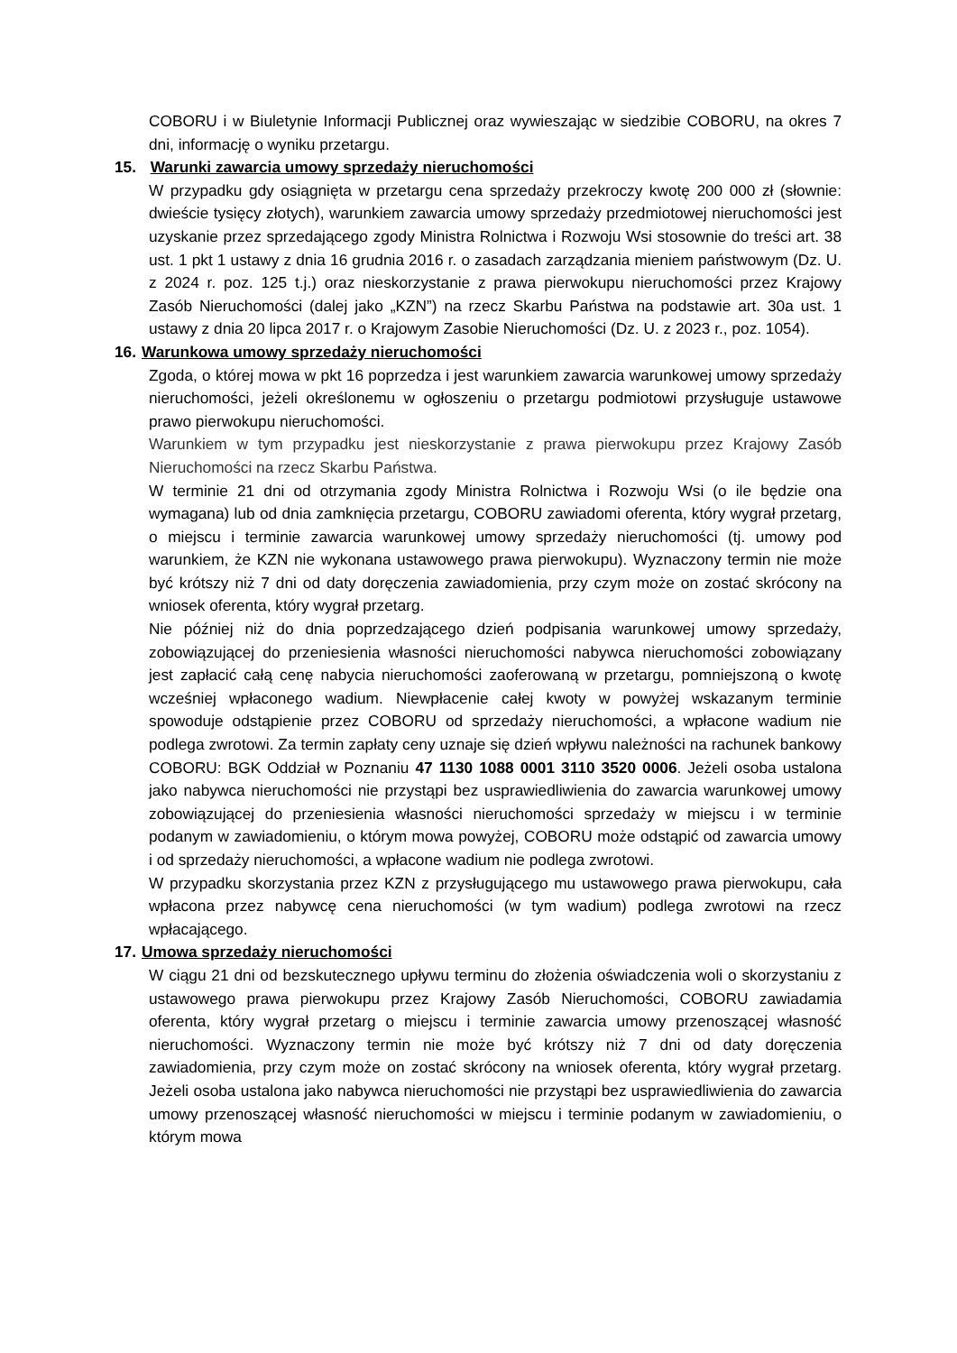COBORU i w Biuletynie Informacji Publicznej oraz wywieszając w siedzibie COBORU, na okres 7 dni, informację o wyniku przetargu.
15. Warunki zawarcia umowy sprzedaży nieruchomości
W przypadku gdy osiągnięta w przetargu cena sprzedaży przekroczy kwotę 200 000 zł (słownie: dwieście tysięcy złotych), warunkiem zawarcia umowy sprzedaży przedmiotowej nieruchomości jest uzyskanie przez sprzedającego zgody Ministra Rolnictwa i Rozwoju Wsi stosownie do treści art. 38 ust. 1 pkt 1 ustawy z dnia 16 grudnia 2016 r. o zasadach zarządzania mieniem państwowym (Dz. U. z 2024 r. poz. 125 t.j.) oraz nieskorzystanie z prawa pierwokupu nieruchomości przez Krajowy Zasób Nieruchomości (dalej jako „KZN”) na rzecz Skarbu Państwa na podstawie art. 30a ust. 1 ustawy z dnia 20 lipca 2017 r. o Krajowym Zasobie Nieruchomości (Dz. U. z 2023 r., poz. 1054).
16. Warunkowa umowy sprzedaży nieruchomości
Zgoda, o której mowa w pkt 16 poprzedza i jest warunkiem zawarcia warunkowej umowy sprzedaży nieruchomości, jeżeli określonemu w ogłoszeniu o przetargu podmiotowi przysługuje ustawowe prawo pierwokupu nieruchomości.
Warunkiem w tym przypadku jest nieskorzystanie z prawa pierwokupu przez Krajowy Zasób Nieruchomości na rzecz Skarbu Państwa.
W terminie 21 dni od otrzymania zgody Ministra Rolnictwa i Rozwoju Wsi (o ile będzie ona wymagana) lub od dnia zamknięcia przetargu, COBORU zawiadomi oferenta, który wygrał przetarg, o miejscu i terminie zawarcia warunkowej umowy sprzedaży nieruchomości (tj. umowy pod warunkiem, że KZN nie wykonana ustawowego prawa pierwokupu). Wyznaczony termin nie może być krótszy niż 7 dni od daty doręczenia zawiadomienia, przy czym może on zostać skrócony na wniosek oferenta, który wygrał przetarg.
Nie później niż do dnia poprzedzającego dzień podpisania warunkowej umowy sprzedaży, zobowiązującej do przeniesienia własności nieruchomości nabywca nieruchomości zobowiązany jest zapłacić całą cenę nabycia nieruchomości zaoferowaną w przetargu, pomniejszoną o kwotę wcześniej wpłaconego wadium. Niewpłacenie całej kwoty w powyżej wskazanym terminie spowoduje odstąpienie przez COBORU od sprzedaży nieruchomości, a wpłacone wadium nie podlega zwrotowi. Za termin zapłaty ceny uznaje się dzień wpływu należności na rachunek bankowy COBORU: BGK Oddział w Poznaniu 47 1130 1088 0001 3110 3520 0006. Jeżeli osoba ustalona jako nabywca nieruchomości nie przystąpi bez usprawiedliwienia do zawarcia warunkowej umowy zobowiązującej do przeniesienia własności nieruchomości sprzedaży w miejscu i w terminie podanym w zawiadomieniu, o którym mowa powyżej, COBORU może odstąpić od zawarcia umowy i od sprzedaży nieruchomości, a wpłacone wadium nie podlega zwrotowi.
W przypadku skorzystania przez KZN z przysługującego mu ustawowego prawa pierwokupu, cała wpłacona przez nabywcę cena nieruchomości (w tym wadium) podlega zwrotowi na rzecz wpłacającego.
17. Umowa sprzedaży nieruchomości
W ciągu 21 dni od bezskutecznego upływu terminu do złożenia oświadczenia woli o skorzystaniu z ustawowego prawa pierwokupu przez Krajowy Zasób Nieruchomości, COBORU zawiadamia oferenta, który wygrał przetarg o miejscu i terminie zawarcia umowy przenoszącej własność nieruchomości. Wyznaczony termin nie może być krótszy niż 7 dni od daty doręczenia zawiadomienia, przy czym może on zostać skrócony na wniosek oferenta, który wygrał przetarg. Jeżeli osoba ustalona jako nabywca nieruchomości nie przystąpi bez usprawiedliwienia do zawarcia umowy przenoszącej własność nieruchomości w miejscu i terminie podanym w zawiadomieniu, o którym mowa